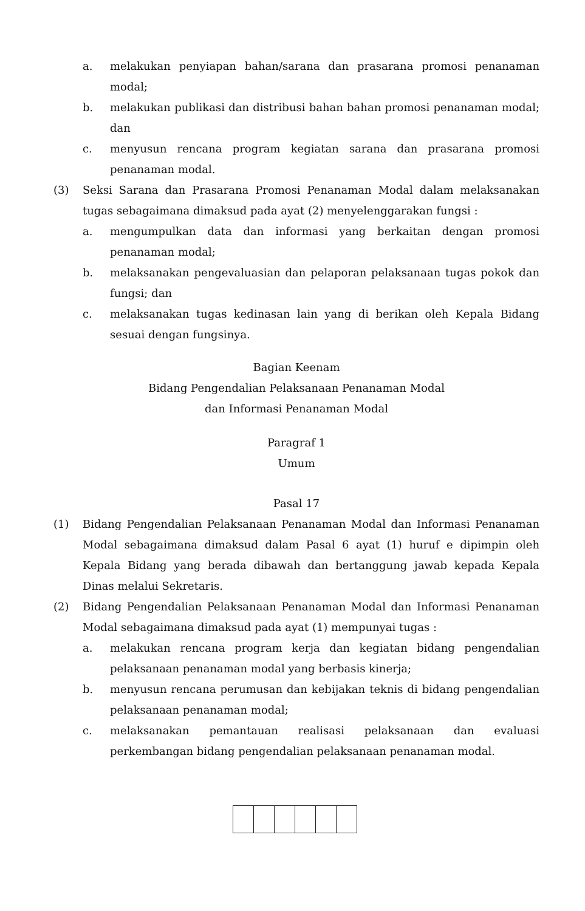a. melakukan penyiapan bahan/sarana dan prasarana promosi penanaman modal;
b. melakukan publikasi dan distribusi bahan bahan promosi penanaman modal; dan
c. menyusun rencana program kegiatan sarana dan prasarana promosi penanaman modal.
(3) Seksi Sarana dan Prasarana Promosi Penanaman Modal dalam melaksanakan tugas sebagaimana dimaksud pada ayat (2) menyelenggarakan fungsi :
a. mengumpulkan data dan informasi yang berkaitan dengan promosi penanaman modal;
b. melaksanakan pengevaluasian dan pelaporan pelaksanaan tugas pokok dan fungsi; dan
c. melaksanakan tugas kedinasan lain yang di berikan oleh Kepala Bidang sesuai dengan fungsinya.
Bagian Keenam
Bidang Pengendalian Pelaksanaan Penanaman Modal
dan Informasi Penanaman Modal
Paragraf 1
Umum
Pasal 17
(1) Bidang Pengendalian Pelaksanaan Penanaman Modal dan Informasi Penanaman Modal sebagaimana dimaksud dalam Pasal 6 ayat (1) huruf e dipimpin oleh Kepala Bidang yang berada dibawah dan bertanggung jawab kepada Kepala Dinas melalui Sekretaris.
(2) Bidang Pengendalian Pelaksanaan Penanaman Modal dan Informasi Penanaman Modal sebagaimana dimaksud pada ayat (1) mempunyai tugas :
a. melakukan rencana program kerja dan kegiatan bidang pengendalian pelaksanaan penanaman modal yang berbasis kinerja;
b. menyusun rencana perumusan dan kebijakan teknis di bidang pengendalian pelaksanaan penanaman modal;
c. melaksanakan pemantauan realisasi pelaksanaan dan evaluasi perkembangan bidang pengendalian pelaksanaan penanaman modal.